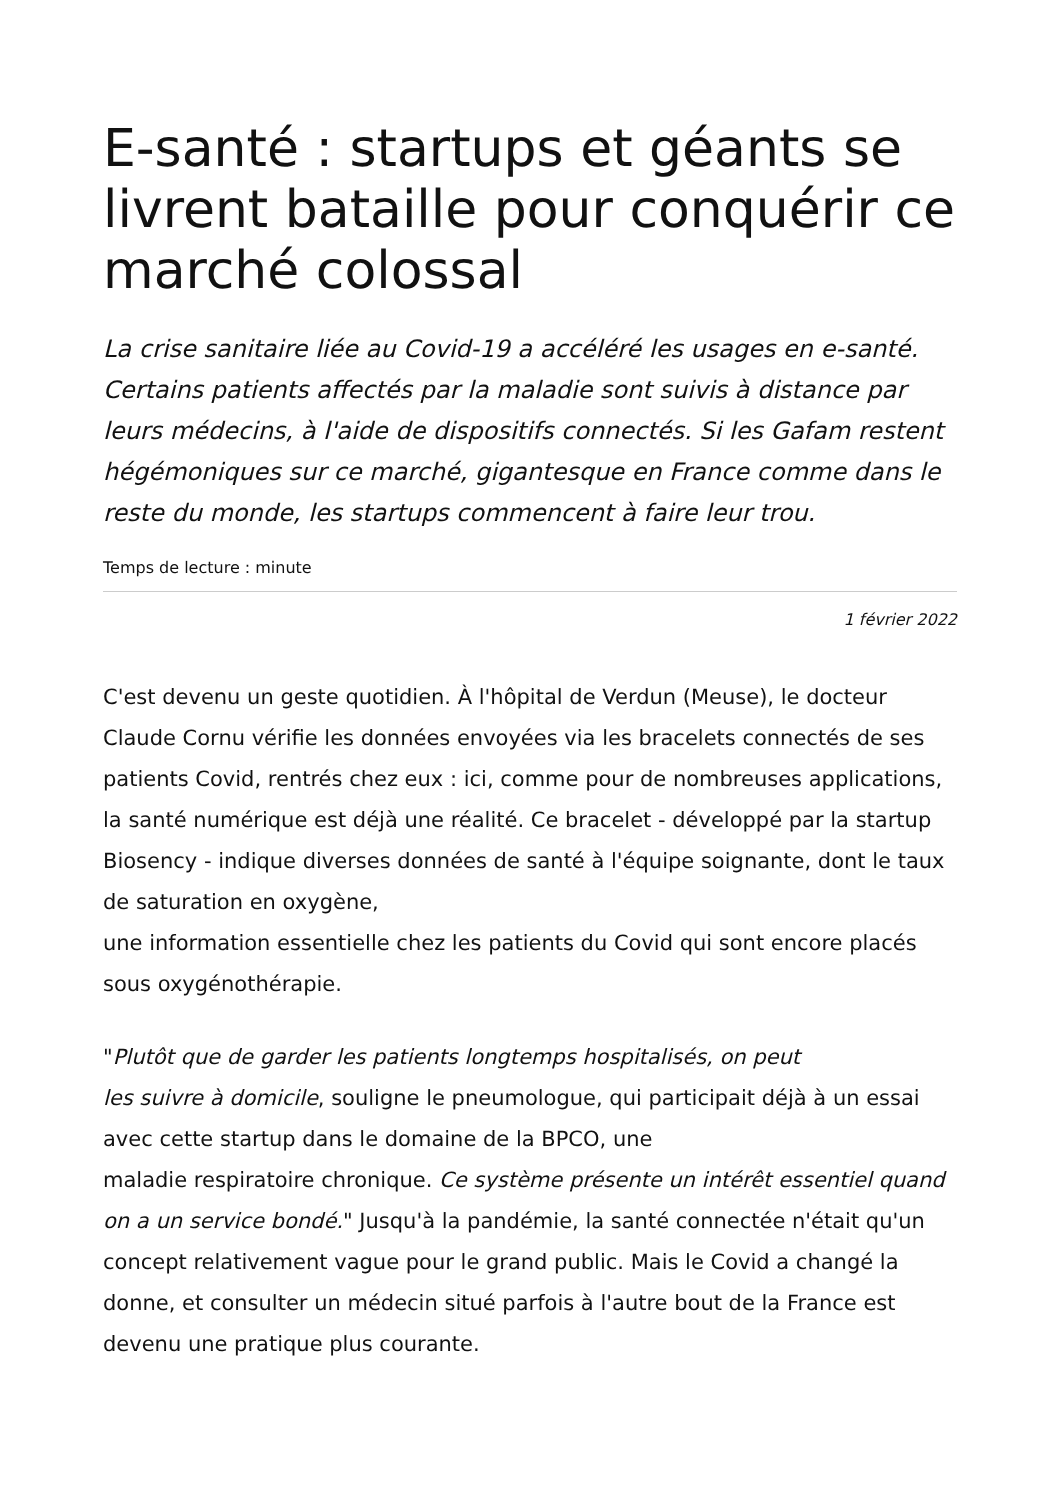E-santé : startups et géants se livrent bataille pour conquérir ce marché colossal
La crise sanitaire liée au Covid-19 a accéléré les usages en e-santé. Certains patients affectés par la maladie sont suivis à distance par leurs médecins, à l'aide de dispositifs connectés. Si les Gafam restent hégémoniques sur ce marché, gigantesque en France comme dans le reste du monde, les startups commencent à faire leur trou.
Temps de lecture : minute
1 février 2022
C'est devenu un geste quotidien. À l'hôpital de Verdun (Meuse), le docteur Claude Cornu vérifie les données envoyées via les bracelets connectés de ses patients Covid, rentrés chez eux : ici, comme pour de nombreuses applications, la santé numérique est déjà une réalité. Ce bracelet - développé par la startup Biosency - indique diverses données de santé à l'équipe soignante, dont le taux de saturation en oxygène,
une information essentielle chez les patients du Covid qui sont encore placés sous oxygénothérapie.
"Plutôt que de garder les patients longtemps hospitalisés, on peut
les suivre à domicile, souligne le pneumologue, qui participait déjà à un essai avec cette startup dans le domaine de la BPCO, une
maladie respiratoire chronique. Ce système présente un intérêt essentiel quand on a un service bondé." Jusqu'à la pandémie, la santé connectée n'était qu'un concept relativement vague pour le grand public. Mais le Covid a changé la donne, et consulter un médecin situé parfois à l'autre bout de la France est devenu une pratique plus courante.